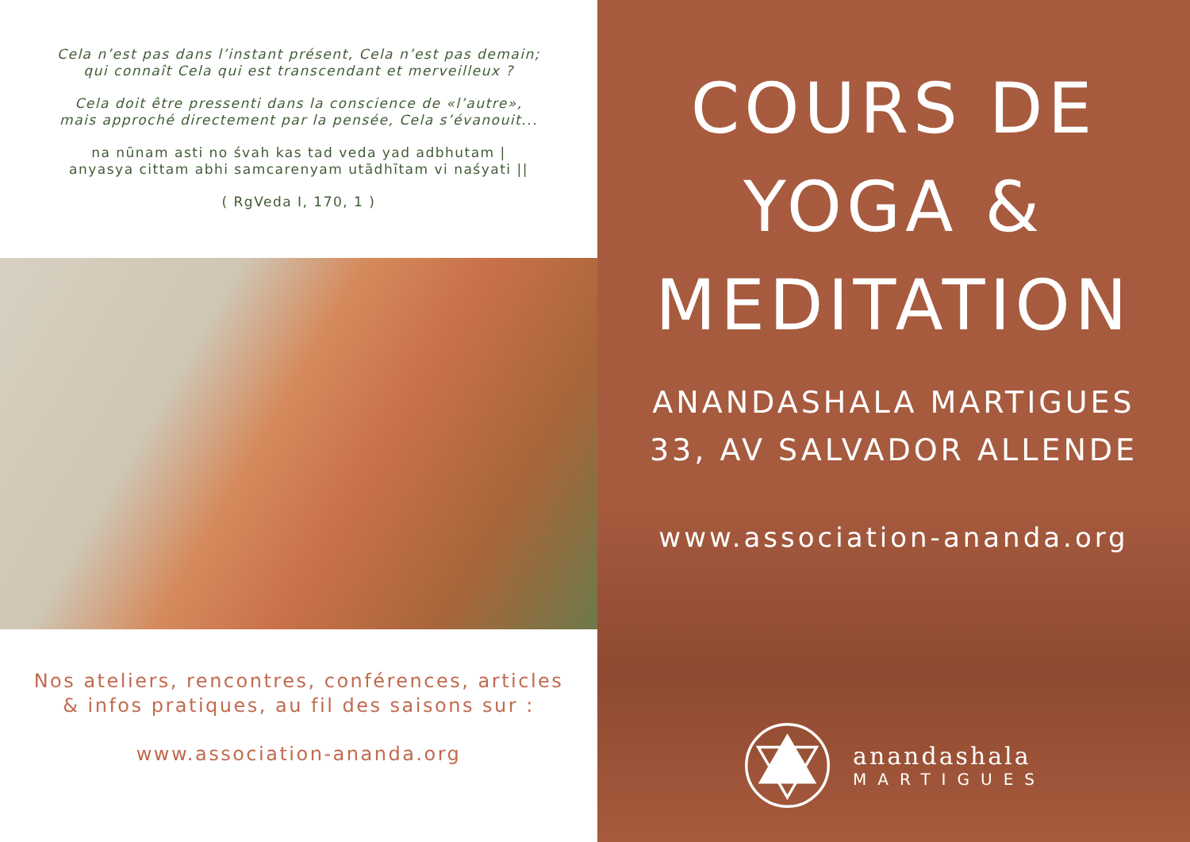Cela n’est pas dans l’instant présent, Cela n’est pas demain;
qui connaît Cela qui est transcendant et merveilleux ?
Cela doit être pressenti dans la conscience de «l’autre»,
mais approché directement par la pensée, Cela s’évanouit...
na nūnam asti no śvah kas tad veda yad adbhutam |
anyasya cittam abhi samcarenyam utādhītam vi naśyati ||
( RgVeda I, 170, 1 )
Nos ateliers, rencontres, conférences, articles
& infos pratiques, au fil des saisons sur :
www.association-ananda.org
COURS DE
YOGA &
MEDITATION
ANANDASHALA MARTIGUES
33, AV SALVADOR ALLENDE
www.association-ananda.org
anandashala
MARTIGUES